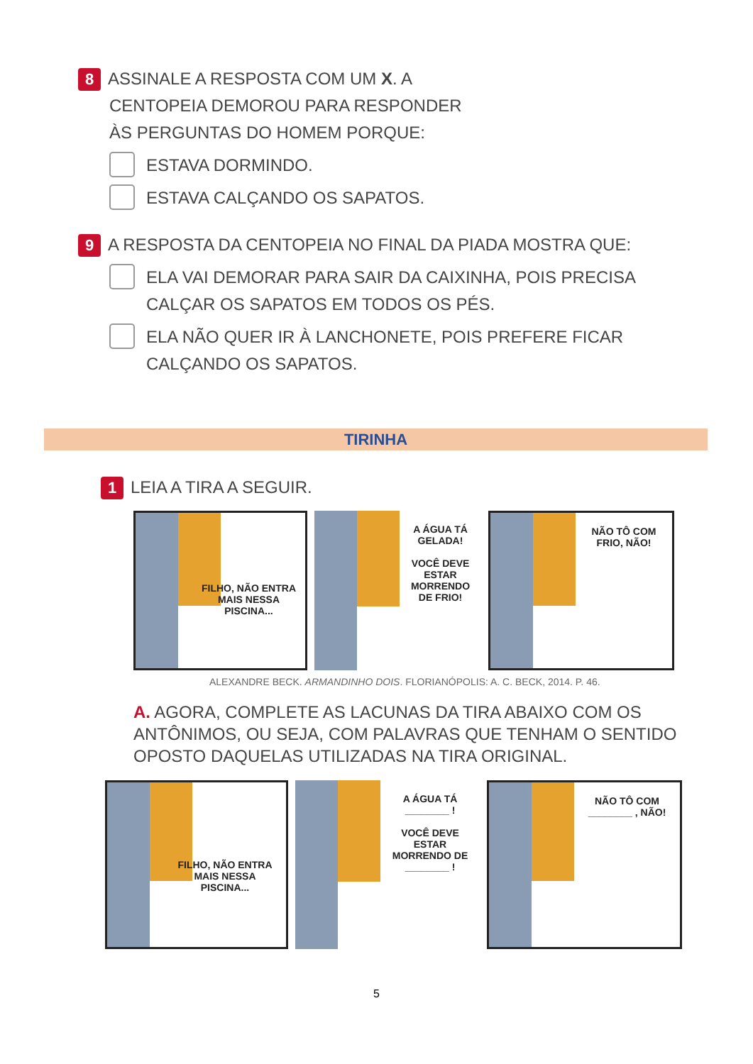8 ASSINALE A RESPOSTA COM UM X. A
CENTOPEIA DEMOROU PARA RESPONDER ÀS PERGUNTAS DO HOMEM PORQUE:
ESTAVA DORMINDO.
ESTAVA CALÇANDO OS SAPATOS.
9 A RESPOSTA DA CENTOPEIA NO FINAL DA PIADA MOSTRA QUE:
ELA VAI DEMORAR PARA SAIR DA CAIXINHA, POIS PRECISA CALÇAR OS SAPATOS EM TODOS OS PÉS.
ELA NÃO QUER IR À LANCHONETE, POIS PREFERE FICAR CALÇANDO OS SAPATOS.
TIRINHA
1 LEIA A TIRA A SEGUIR.
FILHO, NÃO ENTRA MAIS NESSA PISCINA...
A ÁGUA TÁ GELADA!
VOCÊ DEVE ESTAR MORRENDO DE FRIO!
NÃO TÔ COM FRIO, NÃO!
ALEXANDRE BECK. ARMANDINHO DOIS. FLORIANÓPOLIS: A. C. BECK, 2014. P. 46.
A. AGORA, COMPLETE AS LACUNAS DA TIRA ABAIXO COM OS ANTÔNIMOS, OU SEJA, COM PALAVRAS QUE TENHAM O SENTIDO OPOSTO DAQUELAS UTILIZADAS NA TIRA ORIGINAL.
FILHO, NÃO ENTRA MAIS NESSA PISCINA...
A ÁGUA TÁ
________ !
VOCÊ DEVE ESTAR MORRENDO DE ________ !
NÃO TÔ COM ________ , NÃO!
5